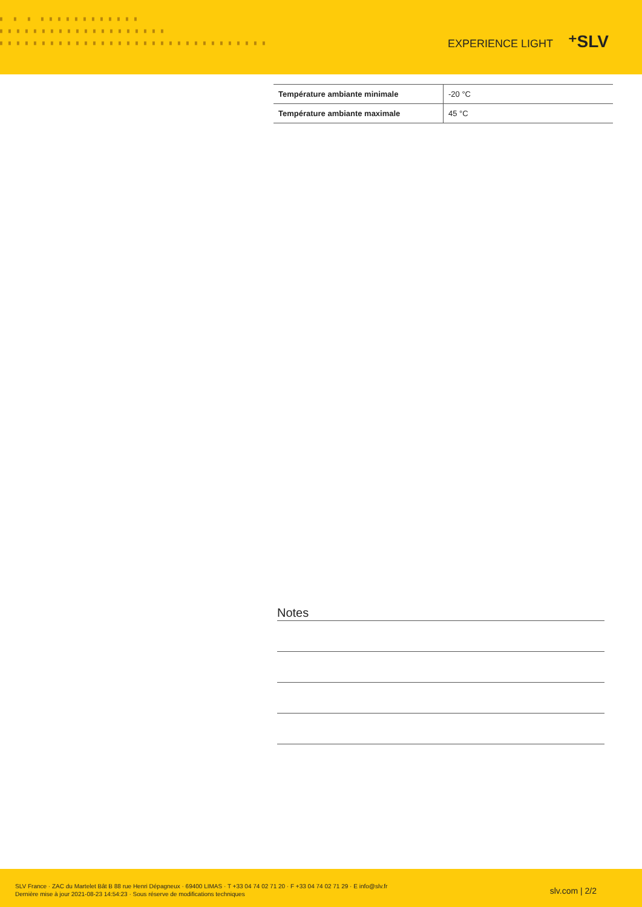▘ ▘ ▘ ▘▘▘▘▘▘▘▘▘▘▘▘
▘▘▘▘▘▘▘▘▘▘▘▘▘▘▘▘▘▘▘▘
▘▘▘▘▘▘▘▘▘▘▘▘▘▘▘▘▘▘▘▘▘▘▘▘▘▘▘▘▘▘▘▘
EXPERIENCE LIGHT ⁺SLV
| Température ambiante minimale | -20 °C |
| Température ambiante maximale | 45 °C |
Notes
SLV France · ZAC du Martelet Bât B 88 rue Henri Dépagneux · 69400 LIMAS · T +33 04 74 02 71 20 · F +33 04 74 02 71 29 · E info@slv.fr
Dernière mise à jour 2021-08-23 14:54:23 · Sous réserve de modifications techniques
slv.com | 2/2